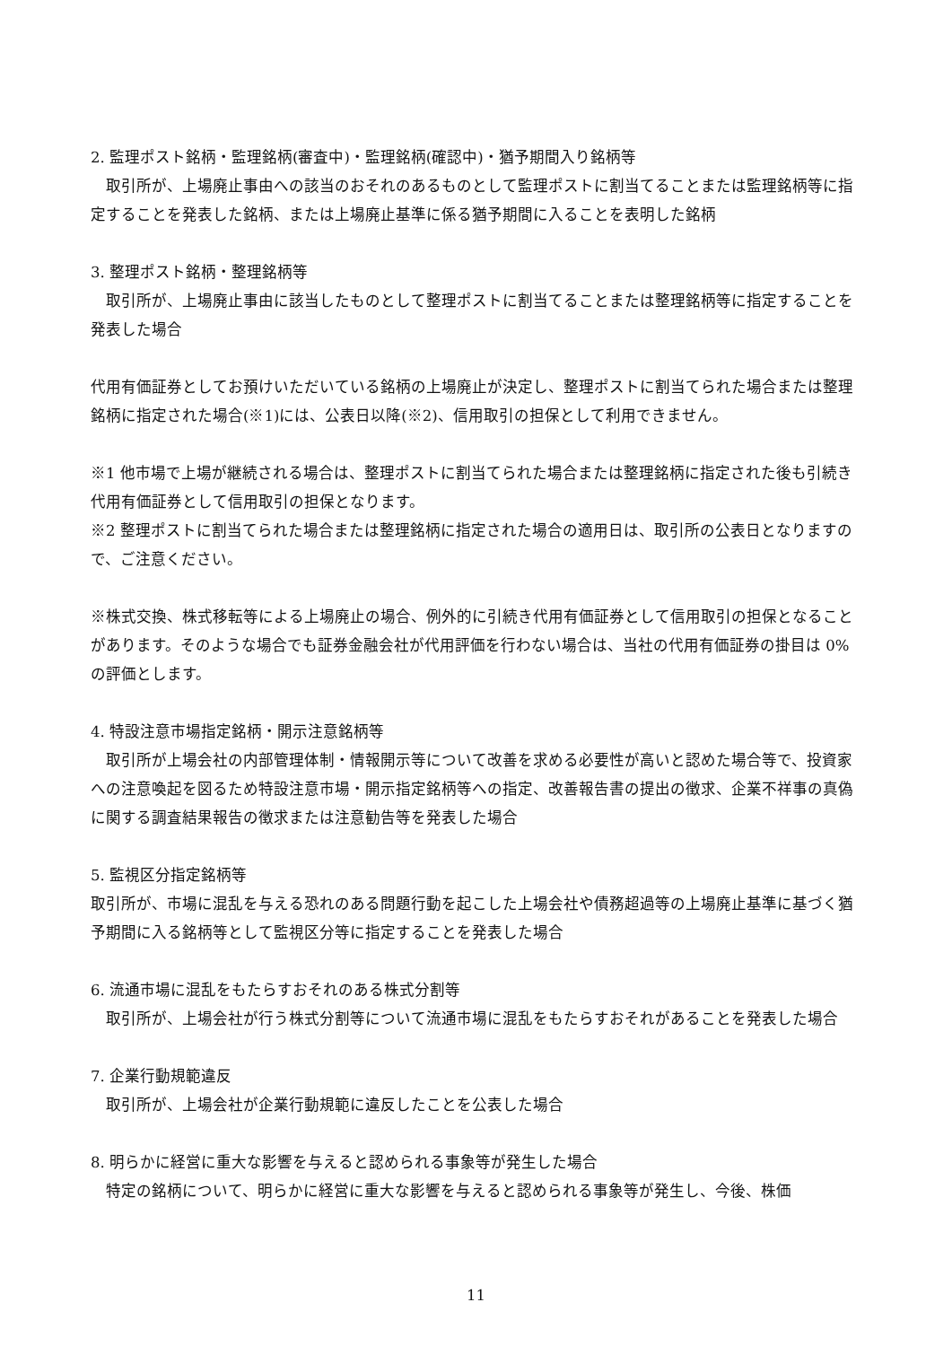2. 監理ポスト銘柄・監理銘柄(審査中)・監理銘柄(確認中)・猶予期間入り銘柄等
　取引所が、上場廃止事由への該当のおそれのあるものとして監理ポストに割当てることまたは監理銘柄等に指定することを発表した銘柄、または上場廃止基準に係る猶予期間に入ることを表明した銘柄
3. 整理ポスト銘柄・整理銘柄等
　取引所が、上場廃止事由に該当したものとして整理ポストに割当てることまたは整理銘柄等に指定することを発表した場合
代用有価証券としてお預けいただいている銘柄の上場廃止が決定し、整理ポストに割当てられた場合または整理銘柄に指定された場合(※1)には、公表日以降(※2)、信用取引の担保として利用できません。
※1 他市場で上場が継続される場合は、整理ポストに割当てられた場合または整理銘柄に指定された後も引続き代用有価証券として信用取引の担保となります。
※2 整理ポストに割当てられた場合または整理銘柄に指定された場合の適用日は、取引所の公表日となりますので、ご注意ください。
※株式交換、株式移転等による上場廃止の場合、例外的に引続き代用有価証券として信用取引の担保となることがあります。そのような場合でも証券金融会社が代用評価を行わない場合は、当社の代用有価証券の掛目は 0%の評価とします。
4. 特設注意市場指定銘柄・開示注意銘柄等
　取引所が上場会社の内部管理体制・情報開示等について改善を求める必要性が高いと認めた場合等で、投資家への注意喚起を図るため特設注意市場・開示指定銘柄等への指定、改善報告書の提出の徴求、企業不祥事の真偽に関する調査結果報告の徴求または注意勧告等を発表した場合
5. 監視区分指定銘柄等
取引所が、市場に混乱を与える恐れのある問題行動を起こした上場会社や債務超過等の上場廃止基準に基づく猶予期間に入る銘柄等として監視区分等に指定することを発表した場合
6. 流通市場に混乱をもたらすおそれのある株式分割等
　取引所が、上場会社が行う株式分割等について流通市場に混乱をもたらすおそれがあることを発表した場合
7. 企業行動規範違反
　取引所が、上場会社が企業行動規範に違反したことを公表した場合
8. 明らかに経営に重大な影響を与えると認められる事象等が発生した場合
　特定の銘柄について、明らかに経営に重大な影響を与えると認められる事象等が発生し、今後、株価
11